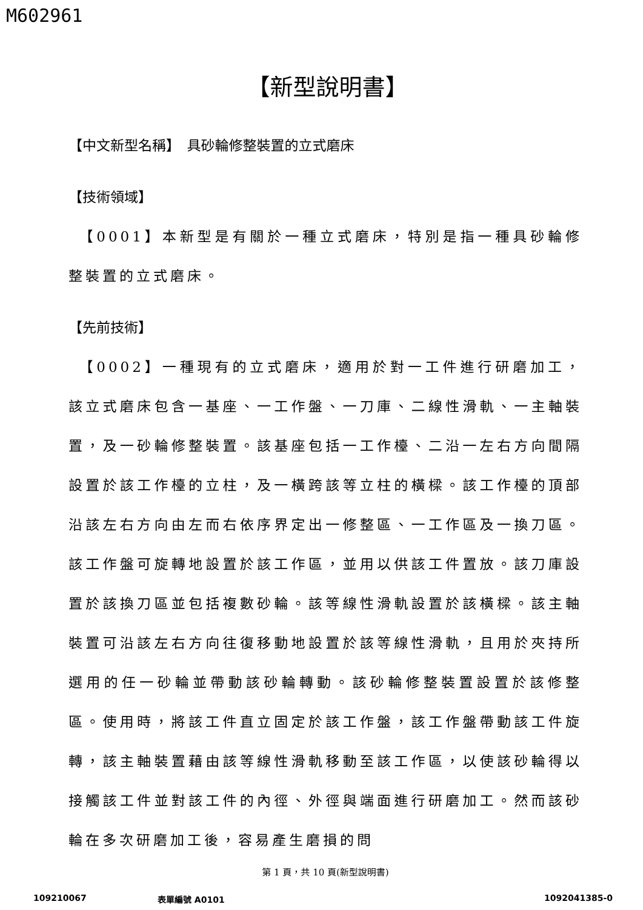M602961
【新型說明書】
【中文新型名稱】　具砂輪修整裝置的立式磨床
【技術領域】
　【0001】本新型是有關於一種立式磨床，特別是指一種具砂輪修整裝置的立式磨床。
【先前技術】
　【0002】一種現有的立式磨床，適用於對一工件進行研磨加工，該立式磨床包含一基座、一工作盤、一刀庫、二線性滑軌、一主軸裝置，及一砂輪修整裝置。該基座包括一工作檯、二沿一左右方向間隔設置於該工作檯的立柱，及一橫跨該等立柱的橫樑。該工作檯的頂部沿該左右方向由左而右依序界定出一修整區、一工作區及一換刀區。該工作盤可旋轉地設置於該工作區，並用以供該工件置放。該刀庫設置於該換刀區並包括複數砂輪。該等線性滑軌設置於該橫樑。該主軸裝置可沿該左右方向往復移動地設置於該等線性滑軌，且用於夾持所選用的任一砂輪並帶動該砂輪轉動。該砂輪修整裝置設置於該修整區。使用時，將該工件直立固定於該工作盤，該工作盤帶動該工件旋轉，該主軸裝置藉由該等線性滑軌移動至該工作區，以使該砂輪得以接觸該工件並對該工件的內徑、外徑與端面進行研磨加工。然而該砂輪在多次研磨加工後，容易產生磨損的問
第 1 頁，共 10 頁(新型說明書)
109210067 表單編號 A0101 1092041385-0